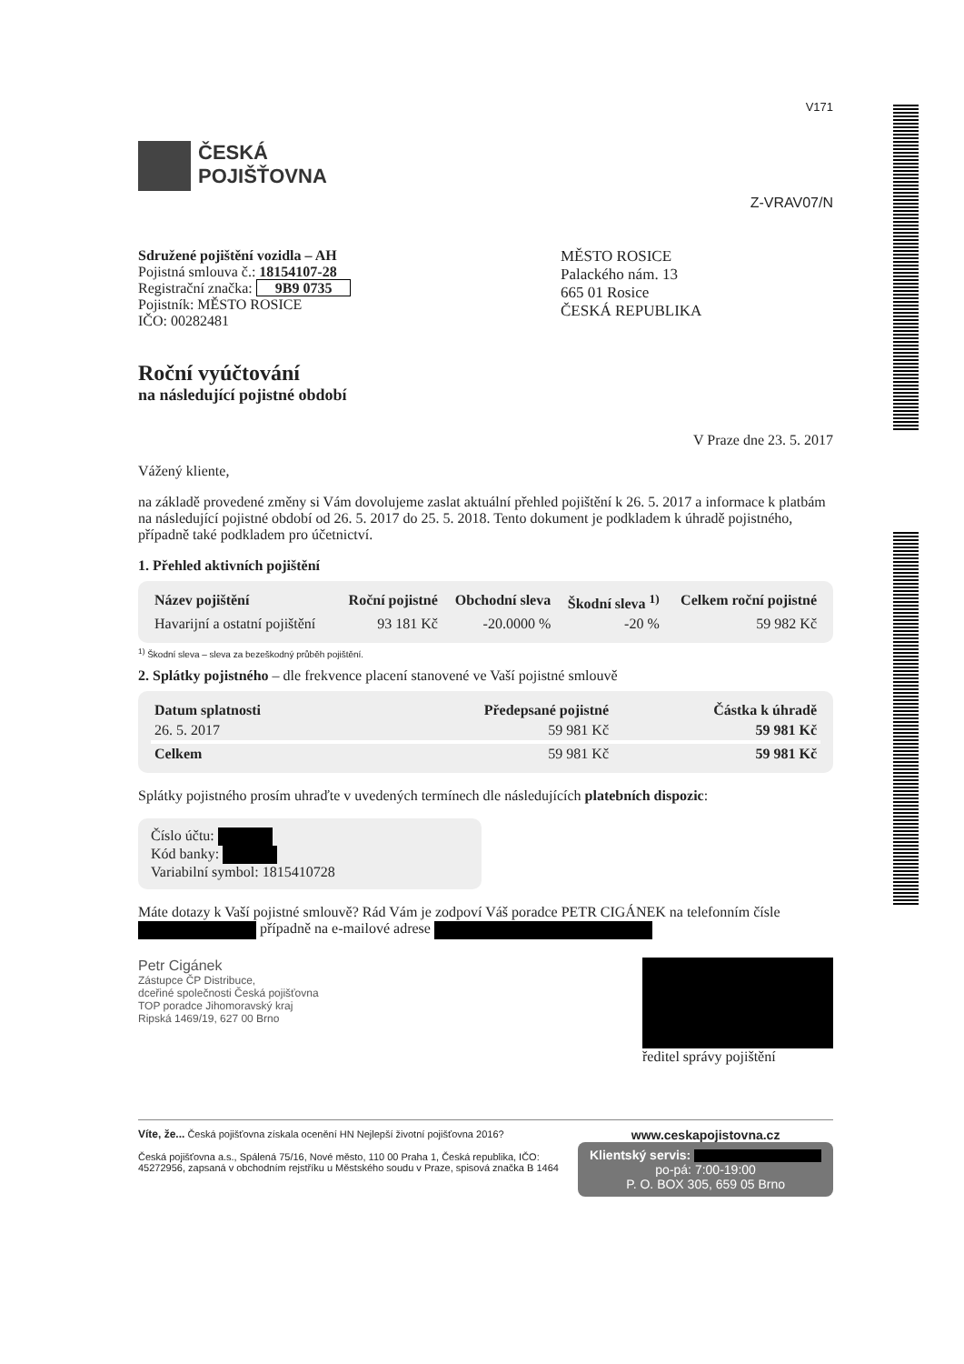V171
ČESKÁ
POJIŠŤOVNA
Z-VRAV07/N
Sdružené pojištění vozidla – AH
Pojistná smlouva č.: 18154107-28
Registrační značka: 9B9 0735
Pojistník: MĚSTO ROSICE
IČO: 00282481
MĚSTO ROSICE
Palackého nám. 13
665 01 Rosice
ČESKÁ REPUBLIKA
Roční vyúčtování
na následující pojistné období
V Praze dne 23. 5. 2017
Vážený kliente,
na základě provedené změny si Vám dovolujeme zaslat aktuální přehled pojištění k 26. 5. 2017 a informace k platbám na následující pojistné období od 26. 5. 2017 do 25. 5. 2018. Tento dokument je podkladem k úhradě pojistného, případně také podkladem pro účetnictví.
1. Přehled aktivních pojištění
| Název pojištění | Roční pojistné | Obchodní sleva | Škodní sleva <sup>1)</sup> | Celkem roční pojistné |
| --- | --- | --- | --- | --- |
| Havarijní a ostatní pojištění | 93 181 Kč | -20.0000 % | -20 % | 59 982 Kč |
<sup>1)</sup> Škodní sleva – sleva za bezeškodný průběh pojištění.
2. Splátky pojistného – dle frekvence placení stanovené ve Vaší pojistné smlouvě
| Datum splatnosti | Předepsané pojistné | Částka k úhradě |
| --- | --- | --- |
| 26. 5. 2017 | 59 981 Kč | 59 981 Kč |
| Celkem | 59 981 Kč | 59 981 Kč |
Splátky pojistného prosím uhraďte v uvedených termínech dle následujících platebních dispozic:
Číslo účtu:
Kód banky:
Variabilní symbol: 1815410728
Máte dotazy k Vaší pojistné smlouvě? Rád Vám je zodpoví Váš poradce PETR CIGÁNEK na telefonním čísle případně na e-mailové adrese
Petr Cigánek
Zástupce ČP Distribuce,
dceřiné společnosti Česká pojišťovna
TOP poradce Jihomoravský kraj
Ripská 1469/19, 627 00 Brno
ředitel správy pojištění
Víte, že... Česká pojišťovna získala ocenění HN Nejlepší životní pojišťovna 2016?
Česká pojišťovna a.s., Spálená 75/16, Nové město, 110 00 Praha 1, Česká republika, IČO: 45272956, zapsaná v obchodním rejstříku u Městského soudu v Praze, spisová značka B 1464
www.ceskapojistovna.cz
Klientský servis:
po-pá: 7:00-19:00
P. O. BOX 305, 659 05 Brno